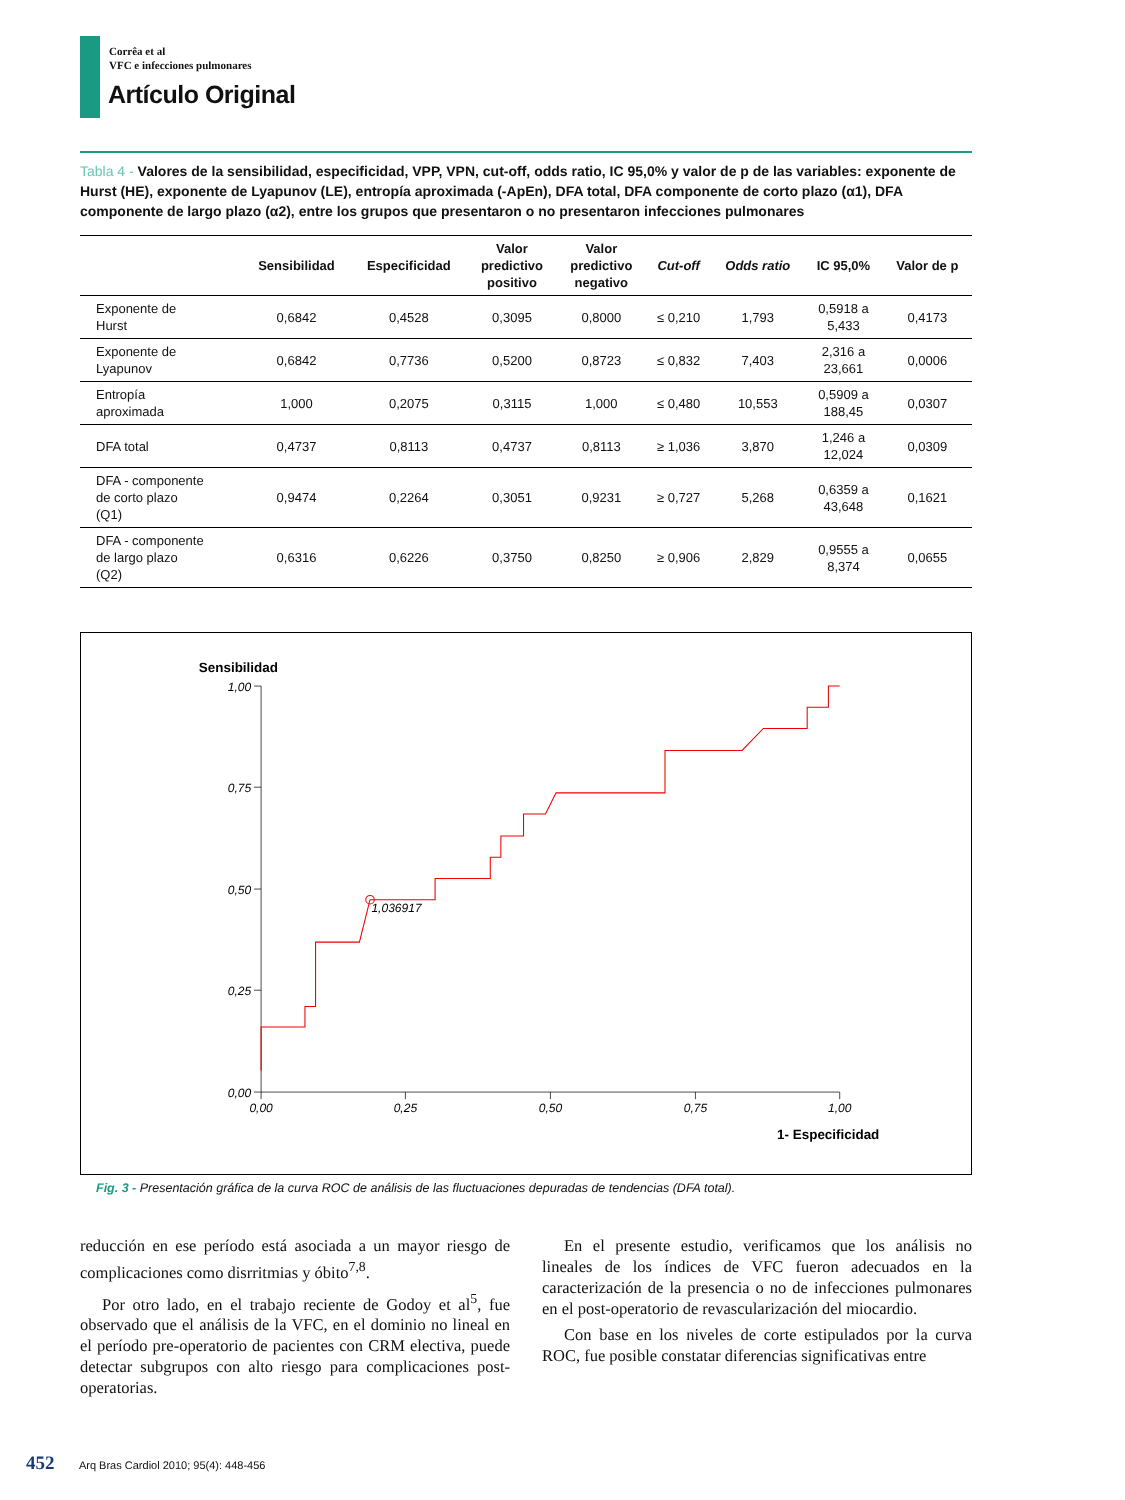Corrêa et al
VFC e infecciones pulmonares
Artículo Original
Tabla 4 - Valores de la sensibilidad, especificidad, VPP, VPN, cut-off, odds ratio, IC 95,0% y valor de p de las variables: exponente de Hurst (HE), exponente de Lyapunov (LE), entropía aproximada (-ApEn), DFA total, DFA componente de corto plazo (α1), DFA componente de largo plazo (α2), entre los grupos que presentaron o no presentaron infecciones pulmonares
| | Sensibilidad | Especificidad | Valor predictivo positivo | Valor predictivo negativo | Cut-off | Odds ratio | IC 95,0% | Valor de p |
| --- | --- | --- | --- | --- | --- | --- | --- | --- |
| Exponente de Hurst | 0,6842 | 0,4528 | 0,3095 | 0,8000 | ≤ 0,210 | 1,793 | 0,5918 a 5,433 | 0,4173 |
| Exponente de Lyapunov | 0,6842 | 0,7736 | 0,5200 | 0,8723 | ≤ 0,832 | 7,403 | 2,316 a 23,661 | 0,0006 |
| Entropía aproximada | 1,000 | 0,2075 | 0,3115 | 1,000 | ≤ 0,480 | 10,553 | 0,5909 a 188,45 | 0,0307 |
| DFA total | 0,4737 | 0,8113 | 0,4737 | 0,8113 | ≥ 1,036 | 3,870 | 1,246 a 12,024 | 0,0309 |
| DFA - componente de corto plazo (Q1) | 0,9474 | 0,2264 | 0,3051 | 0,9231 | ≥ 0,727 | 5,268 | 0,6359 a 43,648 | 0,1621 |
| DFA - componente de largo plazo (Q2) | 0,6316 | 0,6226 | 0,3750 | 0,8250 | ≥ 0,906 | 2,829 | 0,9555 a 8,374 | 0,0655 |
Sensibilidad
1,00
0,75
0,50
0,25
0,00
0,00
0,25
0,50
0,75
1,00
1- Especificidad
1,036917
Fig. 3 - Presentación gráfica de la curva ROC de análisis de las fluctuaciones depuradas de tendencias (DFA total).
reducción en ese período está asociada a un mayor riesgo de complicaciones como disrritmias y óbito<sup>7,8</sup>.
Por otro lado, en el trabajo reciente de Godoy et al<sup>5</sup>, fue observado que el análisis de la VFC, en el dominio no lineal en el período pre-operatorio de pacientes con CRM electiva, puede detectar subgrupos con alto riesgo para complicaciones post-operatorias.
En el presente estudio, verificamos que los análisis no lineales de los índices de VFC fueron adecuados en la caracterización de la presencia o no de infecciones pulmonares en el post-operatorio de revascularización del miocardio.
Con base en los niveles de corte estipulados por la curva ROC, fue posible constatar diferencias significativas entre
452 Arq Bras Cardiol 2010; 95(4): 448-456